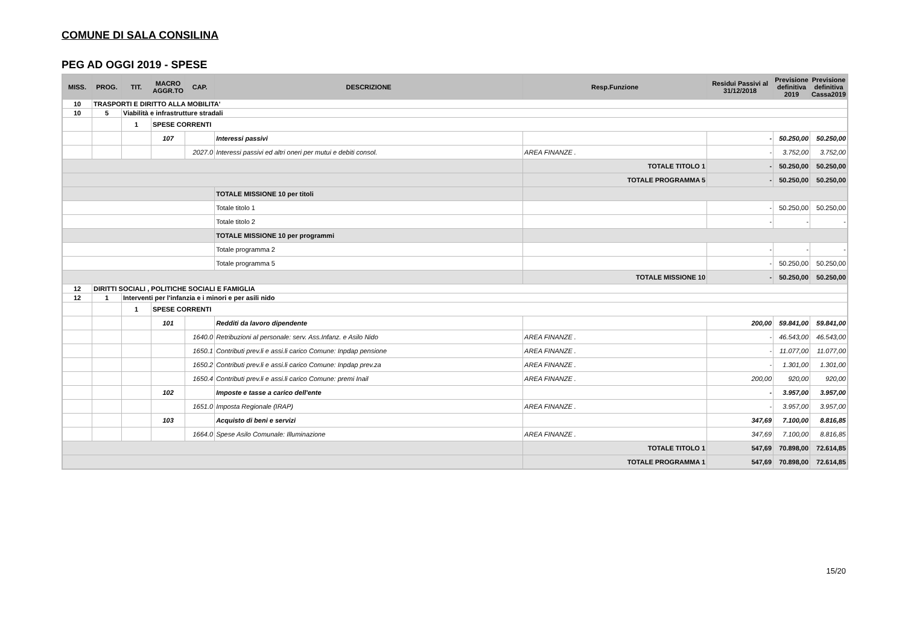COMUNE DI SALA CONSILINA
PEG AD OGGI 2019 - SPESE
| MISS. | PROG. | TIT. | MACRO AGGR.TO | CAP. | DESCRIZIONE | Resp.Funzione | Residui Passivi al 31/12/2018 | Previsione definitiva 2019 | Previsione definitiva Cassa2019 |
| --- | --- | --- | --- | --- | --- | --- | --- | --- | --- |
| 10 | TRASPORTI E DIRITTO ALLA MOBILITA' | | | | | | | | |
| 10 | 5 | Viabilità e infrastrutture stradali | | | | | | | |
| | | 1 | SPESE CORRENTI | | | | | | |
| | | | 107 | | Interessi passivi | | - | 50.250,00 | 50.250,00 |
| | | | | 2027.0 | Interessi passivi ed altri oneri per mutui e debiti consol. | AREA FINANZE . | - | 3.752,00 | 3.752,00 |
| | | | | | | TOTALE TITOLO 1 | - | 50.250,00 | 50.250,00 |
| | | | | | | TOTALE PROGRAMMA 5 | - | 50.250,00 | 50.250,00 |
| | | | | | TOTALE MISSIONE 10 per titoli | | | | |
| | | | | | Totale titolo 1 | | - | 50.250,00 | 50.250,00 |
| | | | | | Totale titolo 2 | | - | - | - |
| | | | | | TOTALE MISSIONE 10 per programmi | | | | |
| | | | | | Totale programma 2 | | - | - | - |
| | | | | | Totale programma 5 | | - | 50.250,00 | 50.250,00 |
| | | | | | | TOTALE MISSIONE 10 | - | 50.250,00 | 50.250,00 |
| 12 | DIRITTI SOCIALI , POLITICHE SOCIALI E FAMIGLIA | | | | | | | | |
| 12 | 1 | Interventi per l'infanzia e i minori e per asili nido | | | | | | | |
| | | 1 | SPESE CORRENTI | | | | | | |
| | | | 101 | | Redditi da lavoro dipendente | | 200,00 | 59.841,00 | 59.841,00 |
| | | | | 1640.0 | Retribuzioni al personale: serv. Ass.Infanz. e Asilo Nido | AREA FINANZE . | - | 46.543,00 | 46.543,00 |
| | | | | 1650.1 | Contributi prev.li e assi.li carico Comune: Inpdap pensione | AREA FINANZE . | - | 11.077,00 | 11.077,00 |
| | | | | 1650.2 | Contributi prev.li e assi.li carico Comune: Inpdap prev.za | AREA FINANZE . | - | 1.301,00 | 1.301,00 |
| | | | | 1650.4 | Contributi prev.li e assi.li carico Comune: premi Inail | AREA FINANZE . | 200,00 | 920,00 | 920,00 |
| | | | 102 | | Imposte e tasse a carico dell'ente | | - | 3.957,00 | 3.957,00 |
| | | | | 1651.0 | Imposta Regionale (IRAP) | AREA FINANZE . | - | 3.957,00 | 3.957,00 |
| | | | 103 | | Acquisto di beni e servizi | | 347,69 | 7.100,00 | 8.816,85 |
| | | | | 1664.0 | Spese Asilo Comunale: Illuminazione | AREA FINANZE . | 347,69 | 7.100,00 | 8.816,85 |
| | | | | | | TOTALE TITOLO 1 | 547,69 | 70.898,00 | 72.614,85 |
| | | | | | | TOTALE PROGRAMMA 1 | 547,69 | 70.898,00 | 72.614,85 |
15/20